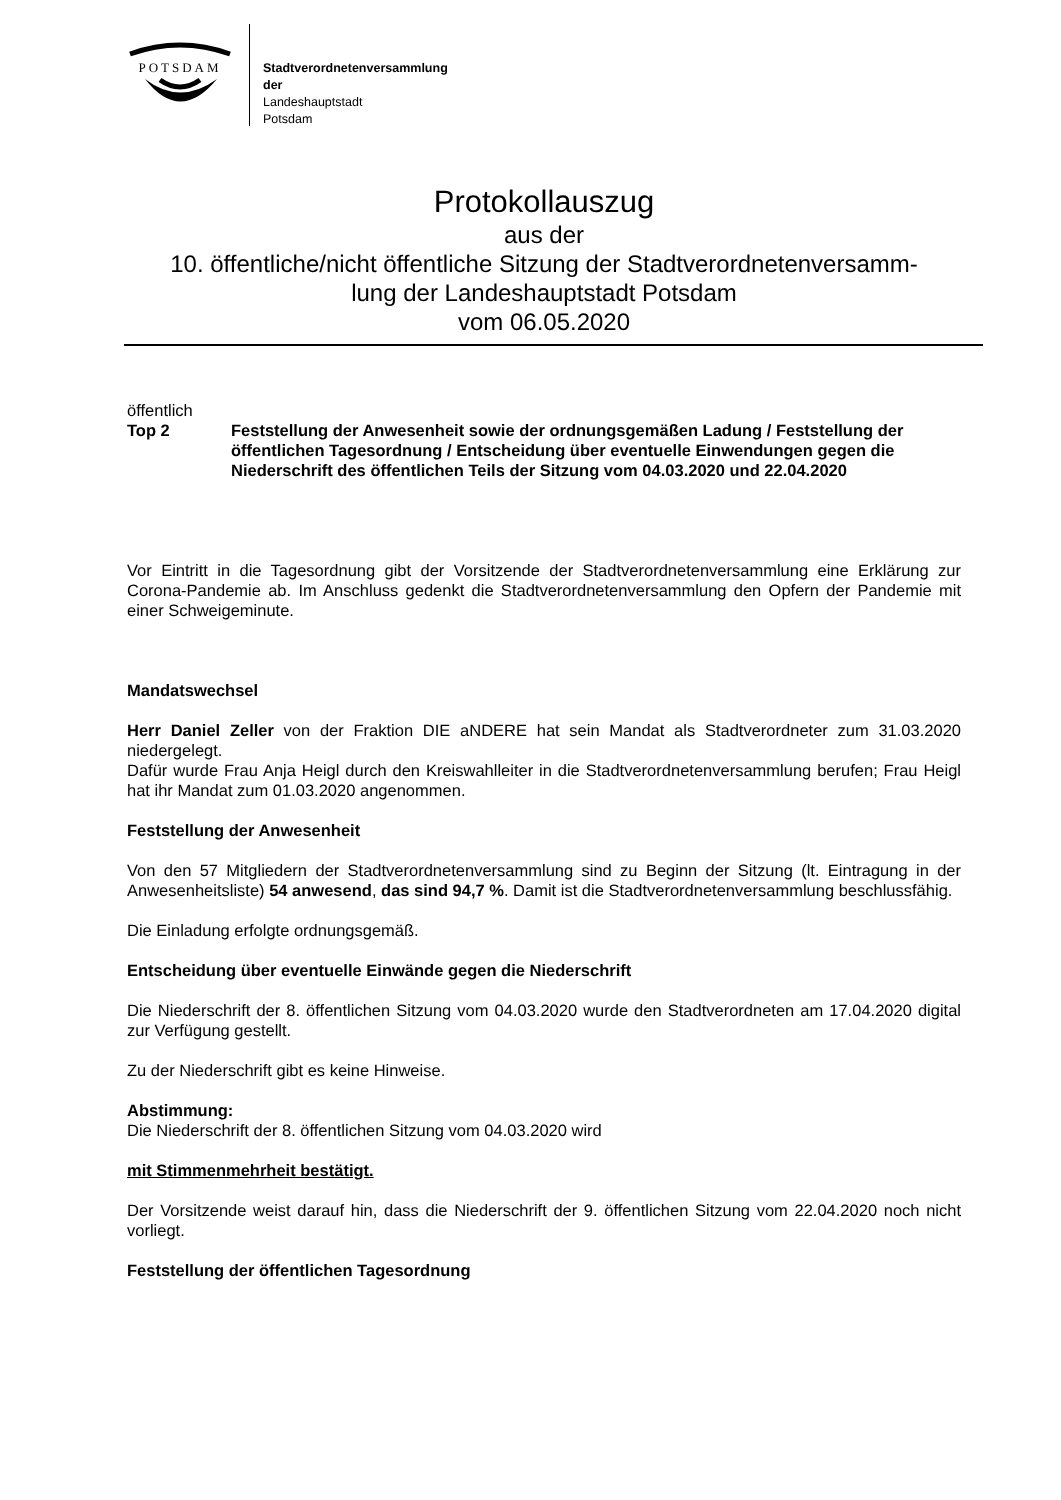POTSDAM
Stadtverordnetenversammlung
der
Landeshauptstadt
Potsdam
Protokollauszug
aus der
10. öffentliche/nicht öffentliche Sitzung der Stadtverordnetenversamm-
lung der Landeshauptstadt Potsdam
vom 06.05.2020
öffentlich
Top 2 Feststellung der Anwesenheit sowie der ordnungsgemäßen Ladung / Feststellung der öffentlichen Tagesordnung / Entscheidung über eventuelle Einwendungen gegen die Niederschrift des öffentlichen Teils der Sitzung vom 04.03.2020 und 22.04.2020
Vor Eintritt in die Tagesordnung gibt der Vorsitzende der Stadtverordnetenversammlung eine Erklärung zur Corona-Pandemie ab. Im Anschluss gedenkt die Stadtverordnetenversammlung den Opfern der Pandemie mit einer Schweigeminute.
Mandatswechsel
Herr Daniel Zeller von der Fraktion DIE aNDERE hat sein Mandat als Stadtverordneter zum 31.03.2020 niedergelegt.
Dafür wurde Frau Anja Heigl durch den Kreiswahlleiter in die Stadtverordnetenversammlung berufen; Frau Heigl hat ihr Mandat zum 01.03.2020 angenommen.
Feststellung der Anwesenheit
Von den 57 Mitgliedern der Stadtverordnetenversammlung sind zu Beginn der Sitzung (lt. Eintragung in der Anwesenheitsliste) 54 anwesend, das sind 94,7 %. Damit ist die Stadtverordnetenversammlung beschlussfähig.
Die Einladung erfolgte ordnungsgemäß.
Entscheidung über eventuelle Einwände gegen die Niederschrift
Die Niederschrift der 8. öffentlichen Sitzung vom 04.03.2020 wurde den Stadtverordneten am 17.04.2020 digital zur Verfügung gestellt.
Zu der Niederschrift gibt es keine Hinweise.
Abstimmung:
Die Niederschrift der 8. öffentlichen Sitzung vom 04.03.2020 wird
mit Stimmenmehrheit bestätigt.
Der Vorsitzende weist darauf hin, dass die Niederschrift der 9. öffentlichen Sitzung vom 22.04.2020 noch nicht vorliegt.
Feststellung der öffentlichen Tagesordnung